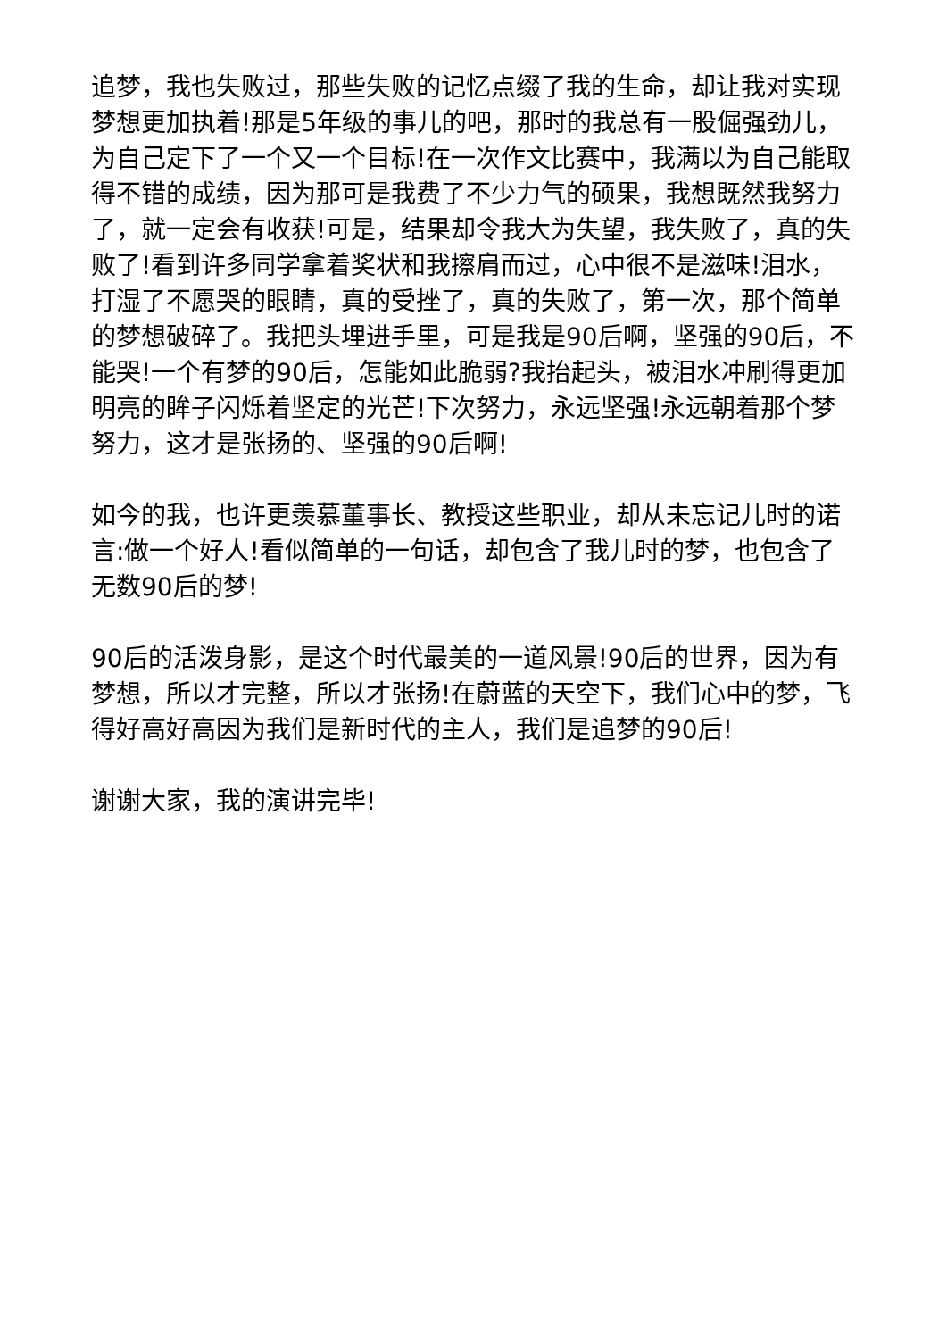追梦，我也失败过，那些失败的记忆点缀了我的生命，却让我对实现梦想更加执着!那是5年级的事儿的吧，那时的我总有一股倔强劲儿，为自己定下了一个又一个目标!在一次作文比赛中，我满以为自己能取得不错的成绩，因为那可是我费了不少力气的硕果，我想既然我努力了，就一定会有收获!可是，结果却令我大为失望，我失败了，真的失败了!看到许多同学拿着奖状和我擦肩而过，心中很不是滋味!泪水，打湿了不愿哭的眼睛，真的受挫了，真的失败了，第一次，那个简单的梦想破碎了。我把头埋进手里，可是我是90后啊，坚强的90后，不能哭!一个有梦的90后，怎能如此脆弱?我抬起头，被泪水冲刷得更加明亮的眸子闪烁着坚定的光芒!下次努力，永远坚强!永远朝着那个梦努力，这才是张扬的、坚强的90后啊!
如今的我，也许更羡慕董事长、教授这些职业，却从未忘记儿时的诺言:做一个好人!看似简单的一句话，却包含了我儿时的梦，也包含了无数90后的梦!
90后的活泼身影，是这个时代最美的一道风景!90后的世界，因为有梦想，所以才完整，所以才张扬!在蔚蓝的天空下，我们心中的梦，飞得好高好高因为我们是新时代的主人，我们是追梦的90后!
谢谢大家，我的演讲完毕!